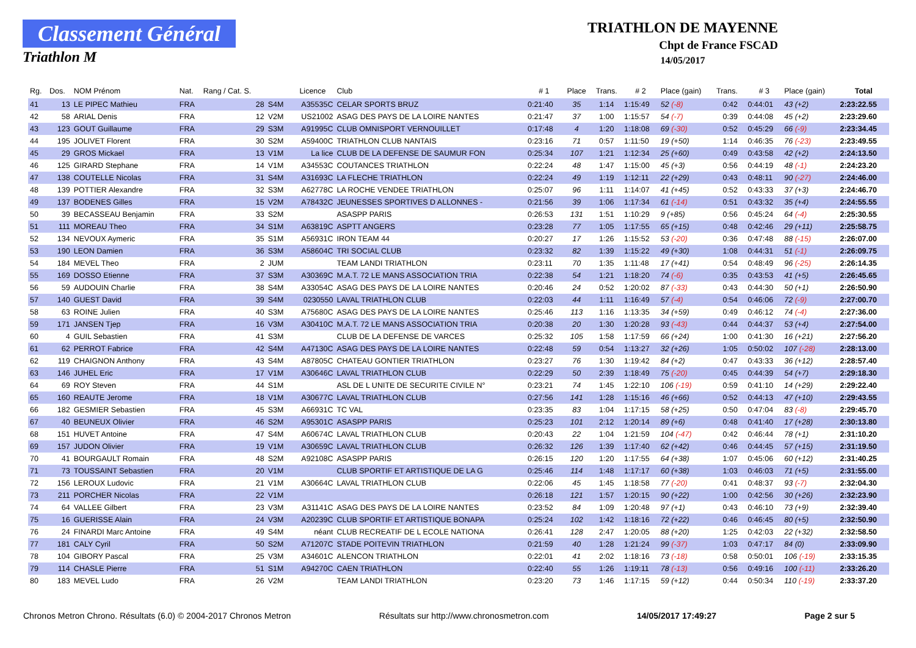Classement Général
Triathlon M
TRIATHLON DE MAYENNE
Chpt de France FSCAD
14/05/2017
| Rg. | Dos. | NOM Prénom | Nat. | Rang / Cat. S. | | Licence | Club | # 1 | Place | Trans. | # 2 | Place (gain) | Trans. | # 3 | Place (gain) | Total |
| --- | --- | --- | --- | --- | --- | --- | --- | --- | --- | --- | --- | --- | --- | --- | --- | --- |
| 41 | 13 | LE PIPEC Mathieu | FRA | 28 | S4M | A35535C | CELAR SPORTS BRUZ | 0:21:40 | 35 | 1:14 | 1:15:49 | 52 (-8) | 0:42 | 0:44:01 | 43 (+2) | 2:23:22.55 |
| 42 | 58 | ARIAL Denis | FRA | 12 | V2M | US21002 | ASAG DES PAYS DE LA LOIRE NANTES | 0:21:47 | 37 | 1:00 | 1:15:57 | 54 (-7) | 0:39 | 0:44:08 | 45 (+2) | 2:23:29.60 |
| 43 | 123 | GOUT Guillaume | FRA | 29 | S3M | A91995C | CLUB OMNISPORT VERNOUILLET | 0:17:48 | 4 | 1:20 | 1:18:08 | 69 (-30) | 0:52 | 0:45:29 | 66 (-9) | 2:23:34.45 |
| 44 | 195 | JOLIVET Florent | FRA | 30 | S2M | A59400C | TRIATHLON CLUB NANTAIS | 0:23:16 | 71 | 0:57 | 1:11:50 | 19 (+50) | 1:14 | 0:46:35 | 76 (-23) | 2:23:49.55 |
| 45 | 29 | GROS Mickael | FRA | 13 | V1M | La lice | CLUB DE LA DEFENSE DE SAUMUR FON | 0:25:34 | 107 | 1:21 | 1:12:34 | 25 (+60) | 0:49 | 0:43:58 | 42 (+2) | 2:24:13.50 |
| 46 | 125 | GIRARD Stephane | FRA | 14 | V1M | A34553C | COUTANCES TRIATHLON | 0:22:24 | 48 | 1:47 | 1:15:00 | 45 (+3) | 0:56 | 0:44:19 | 48 (-1) | 2:24:23.20 |
| 47 | 138 | COUTELLE Nicolas | FRA | 31 | S4M | A31693C | LA FLECHE TRIATHLON | 0:22:24 | 49 | 1:19 | 1:12:11 | 22 (+29) | 0:43 | 0:48:11 | 90 (-27) | 2:24:46.00 |
| 48 | 139 | POTTIER Alexandre | FRA | 32 | S3M | A62778C | LA ROCHE VENDEE TRIATHLON | 0:25:07 | 96 | 1:11 | 1:14:07 | 41 (+45) | 0:52 | 0:43:33 | 37 (+3) | 2:24:46.70 |
| 49 | 137 | BODENES Gilles | FRA | 15 | V2M | A78432C | JEUNESSES SPORTIVES D ALLONNES - | 0:21:56 | 39 | 1:06 | 1:17:34 | 61 (-14) | 0:51 | 0:43:32 | 35 (+4) | 2:24:55.55 |
| 50 | 39 | BECASSEAU Benjamin | FRA | 33 | S2M | | ASASPP PARIS | 0:26:53 | 131 | 1:51 | 1:10:29 | 9 (+85) | 0:56 | 0:45:24 | 64 (-4) | 2:25:30.55 |
| 51 | 111 | MOREAU Theo | FRA | 34 | S1M | A63819C | ASPTT ANGERS | 0:23:28 | 77 | 1:05 | 1:17:55 | 65 (+15) | 0:48 | 0:42:46 | 29 (+11) | 2:25:58.75 |
| 52 | 134 | NEVOUX Aymeric | FRA | 35 | S1M | A56931C | IRON TEAM 44 | 0:20:27 | 17 | 1:26 | 1:15:52 | 53 (-20) | 0:36 | 0:47:48 | 88 (-15) | 2:26:07.00 |
| 53 | 190 | LEON Damien | FRA | 36 | S3M | A58604C | TRI SOCIAL CLUB | 0:23:32 | 82 | 1:39 | 1:15:22 | 49 (+30) | 1:08 | 0:44:31 | 51 (-1) | 2:26:09.75 |
| 54 | 184 | MEVEL Theo | FRA | 2 | JUM | | TEAM LANDI TRIATHLON | 0:23:11 | 70 | 1:35 | 1:11:48 | 17 (+41) | 0:54 | 0:48:49 | 96 (-25) | 2:26:14.35 |
| 55 | 169 | DOSSO Etienne | FRA | 37 | S3M | A30369C | M.A.T. 72 LE MANS ASSOCIATION TRIA | 0:22:38 | 54 | 1:21 | 1:18:20 | 74 (-6) | 0:35 | 0:43:53 | 41 (+5) | 2:26:45.65 |
| 56 | 59 | AUDOUIN Charlie | FRA | 38 | S4M | A33054C | ASAG DES PAYS DE LA LOIRE NANTES | 0:20:46 | 24 | 0:52 | 1:20:02 | 87 (-33) | 0:43 | 0:44:30 | 50 (+1) | 2:26:50.90 |
| 57 | 140 | GUEST David | FRA | 39 | S4M | 0230550 | LAVAL TRIATHLON CLUB | 0:22:03 | 44 | 1:11 | 1:16:49 | 57 (-4) | 0:54 | 0:46:06 | 72 (-9) | 2:27:00.70 |
| 58 | 63 | ROINE Julien | FRA | 40 | S3M | A75680C | ASAG DES PAYS DE LA LOIRE NANTES | 0:25:46 | 113 | 1:16 | 1:13:35 | 34 (+59) | 0:49 | 0:46:12 | 74 (-4) | 2:27:36.00 |
| 59 | 171 | JANSEN Tjep | FRA | 16 | V3M | A30410C | M.A.T. 72 LE MANS ASSOCIATION TRIA | 0:20:38 | 20 | 1:30 | 1:20:28 | 93 (-43) | 0:44 | 0:44:37 | 53 (+4) | 2:27:54.00 |
| 60 | 4 | GUIL Sebastien | FRA | 41 | S3M | | CLUB DE LA DEFENSE DE VARCES | 0:25:32 | 105 | 1:58 | 1:17:59 | 66 (+24) | 1:00 | 0:41:30 | 16 (+21) | 2:27:56.20 |
| 61 | 62 | PERROT Fabrice | FRA | 42 | S4M | A47130C | ASAG DES PAYS DE LA LOIRE NANTES | 0:22:48 | 59 | 0:54 | 1:13:27 | 32 (+26) | 1:05 | 0:50:02 | 107 (-28) | 2:28:13.00 |
| 62 | 119 | CHAIGNON Anthony | FRA | 43 | S4M | A87805C | CHATEAU GONTIER TRIATHLON | 0:23:27 | 76 | 1:30 | 1:19:42 | 84 (+2) | 0:47 | 0:43:33 | 36 (+12) | 2:28:57.40 |
| 63 | 146 | JUHEL Eric | FRA | 17 | V1M | A30646C | LAVAL TRIATHLON CLUB | 0:22:29 | 50 | 2:39 | 1:18:49 | 75 (-20) | 0:45 | 0:44:39 | 54 (+7) | 2:29:18.30 |
| 64 | 69 | ROY Steven | FRA | 44 | S1M | | ASL DE L UNITE DE SECURITE CIVILE N° | 0:23:21 | 74 | 1:45 | 1:22:10 | 106 (-19) | 0:59 | 0:41:10 | 14 (+29) | 2:29:22.40 |
| 65 | 160 | REAUTE Jerome | FRA | 18 | V1M | A30677C | LAVAL TRIATHLON CLUB | 0:27:56 | 141 | 1:28 | 1:15:16 | 46 (+66) | 0:52 | 0:44:13 | 47 (+10) | 2:29:43.55 |
| 66 | 182 | GESMIER Sebastien | FRA | 45 | S3M | A66931C | TC VAL | 0:23:35 | 83 | 1:04 | 1:17:15 | 58 (+25) | 0:50 | 0:47:04 | 83 (-8) | 2:29:45.70 |
| 67 | 40 | BEUNEUX Olivier | FRA | 46 | S2M | A95301C | ASASPP PARIS | 0:25:23 | 101 | 2:12 | 1:20:14 | 89 (+6) | 0:48 | 0:41:40 | 17 (+28) | 2:30:13.80 |
| 68 | 151 | HUVET Antoine | FRA | 47 | S4M | A60674C | LAVAL TRIATHLON CLUB | 0:20:43 | 22 | 1:04 | 1:21:59 | 104 (-47) | 0:42 | 0:46:44 | 78 (+1) | 2:31:10.20 |
| 69 | 157 | JUDON Olivier | FRA | 19 | V1M | A30659C | LAVAL TRIATHLON CLUB | 0:26:32 | 126 | 1:39 | 1:17:40 | 62 (+42) | 0:46 | 0:44:45 | 57 (+15) | 2:31:19.50 |
| 70 | 41 | BOURGAULT Romain | FRA | 48 | S2M | A92108C | ASASPP PARIS | 0:26:15 | 120 | 1:20 | 1:17:55 | 64 (+38) | 1:07 | 0:45:06 | 60 (+12) | 2:31:40.25 |
| 71 | 73 | TOUSSAINT Sebastien | FRA | 20 | V1M | | CLUB SPORTIF ET ARTISTIQUE DE LA G | 0:25:46 | 114 | 1:48 | 1:17:17 | 60 (+38) | 1:03 | 0:46:03 | 71 (+5) | 2:31:55.00 |
| 72 | 156 | LEROUX Ludovic | FRA | 21 | V1M | A30664C | LAVAL TRIATHLON CLUB | 0:22:06 | 45 | 1:45 | 1:18:58 | 77 (-20) | 0:41 | 0:48:37 | 93 (-7) | 2:32:04.30 |
| 73 | 211 | PORCHER Nicolas | FRA | 22 | V1M | | | 0:26:18 | 121 | 1:57 | 1:20:15 | 90 (+22) | 1:00 | 0:42:56 | 30 (+26) | 2:32:23.90 |
| 74 | 64 | VALLEE Gilbert | FRA | 23 | V3M | A31141C | ASAG DES PAYS DE LA LOIRE NANTES | 0:23:52 | 84 | 1:09 | 1:20:48 | 97 (+1) | 0:43 | 0:46:10 | 73 (+9) | 2:32:39.40 |
| 75 | 16 | GUERISSE Alain | FRA | 24 | V3M | A20239C | CLUB SPORTIF ET ARTISTIQUE BONAPA | 0:25:24 | 102 | 1:42 | 1:18:16 | 72 (+22) | 0:46 | 0:46:45 | 80 (+5) | 2:32:50.90 |
| 76 | 24 | FINARDI Marc Antoine | FRA | 49 | S4M | néant | CLUB RECREATIF DE L ECOLE NATIONA | 0:26:41 | 128 | 2:47 | 1:20:05 | 88 (+20) | 1:25 | 0:42:03 | 22 (+32) | 2:32:58.50 |
| 77 | 181 | CALY Cyril | FRA | 50 | S2M | A71207C | STADE POITEVIN TRIATHLON | 0:21:59 | 40 | 1:28 | 1:21:24 | 99 (-37) | 1:03 | 0:47:17 | 84 (0) | 2:33:09.90 |
| 78 | 104 | GIBORY Pascal | FRA | 25 | V3M | A34601C | ALENCON TRIATHLON | 0:22:01 | 41 | 2:02 | 1:18:16 | 73 (-18) | 0:58 | 0:50:01 | 106 (-19) | 2:33:15.35 |
| 79 | 114 | CHASLE Pierre | FRA | 51 | S1M | A94270C | CAEN TRIATHLON | 0:22:40 | 55 | 1:26 | 1:19:11 | 78 (-13) | 0:56 | 0:49:16 | 100 (-11) | 2:33:26.20 |
| 80 | 183 | MEVEL Ludo | FRA | 26 | V2M | | TEAM LANDI TRIATHLON | 0:23:20 | 73 | 1:46 | 1:17:15 | 59 (+12) | 0:44 | 0:50:34 | 110 (-19) | 2:33:37.20 |
Chronos Metron Chrono. Résultats (6.0) © 2004-2017 Chronos Metron Résultats sur http://www.chronosmetron.com 14/05/2017 17:49:27 Page 2 sur 5